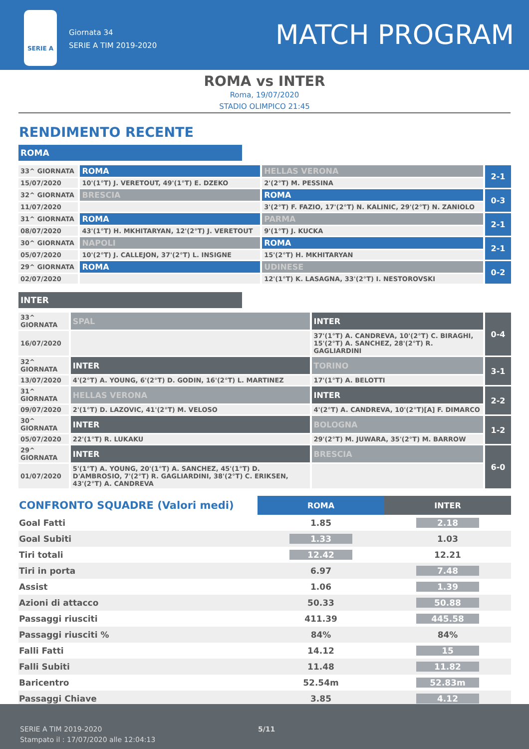SERIE A
Giornata 34
SERIE A TIM 2019-2020
MATCH PROGRAM
ROMA vs INTER
Roma, 19/07/2020
STADIO OLIMPICO 21:45
RENDIMENTO RECENTE
ROMA
| 33^ GIORNATA | ROMA | HELLAS VERONA | 2-1 |
| 15/07/2020 | 10'(1°T) J. VERETOUT, 49'(1°T) E. DZEKO | 2'(2°T) M. PESSINA | |
| 32^ GIORNATA | BRESCIA | ROMA | 0-3 |
| 11/07/2020 | | 3'(2°T) F. FAZIO, 17'(2°T) N. KALINIC, 29'(2°T) N. ZANIOLO | |
| 31^ GIORNATA | ROMA | PARMA | 2-1 |
| 08/07/2020 | 43'(1°T) H. MKHITARYAN, 12'(2°T) J. VERETOUT | 9'(1°T) J. KUCKA | |
| 30^ GIORNATA | NAPOLI | ROMA | 2-1 |
| 05/07/2020 | 10'(2°T) J. CALLEJON, 37'(2°T) L. INSIGNE | 15'(2°T) H. MKHITARYAN | |
| 29^ GIORNATA | ROMA | UDINESE | 0-2 |
| 02/07/2020 | | 12'(1°T) K. LASAGNA, 33'(2°T) I. NESTOROVSKI | |
INTER
| 33^ GIORNATA | SPAL | INTER | 0-4 |
| 16/07/2020 | | 37'(1°T) A. CANDREVA, 10'(2°T) C. BIRAGHI, 15'(2°T) A. SANCHEZ, 28'(2°T) R. GAGLIARDINI | |
| 32^ GIORNATA | INTER | TORINO | 3-1 |
| 13/07/2020 | 4'(2°T) A. YOUNG, 6'(2°T) D. GODIN, 16'(2°T) L. MARTINEZ | 17'(1°T) A. BELOTTI | |
| 31^ GIORNATA | HELLAS VERONA | INTER | 2-2 |
| 09/07/2020 | 2'(1°T) D. LAZOVIC, 41'(2°T) M. VELOSO | 4'(2°T) A. CANDREVA, 10'(2°T)[A] F. DIMARCO | |
| 30^ GIORNATA | INTER | BOLOGNA | 1-2 |
| 05/07/2020 | 22'(1°T) R. LUKAKU | 29'(2°T) M. JUWARA, 35'(2°T) M. BARROW | |
| 29^ GIORNATA | INTER | BRESCIA | 6-0 |
| 01/07/2020 | 5'(1°T) A. YOUNG, 20'(1°T) A. SANCHEZ, 45'(1°T) D. D'AMBROSIO, 7'(2°T) R. GAGLIARDINI, 38'(2°T) C. ERIKSEN, 43'(2°T) A. CANDREVA | | |
| CONFRONTO SQUADRE (Valori medi) | ROMA | INTER |
| --- | --- | --- |
| Goal Fatti | 1.85 | 2.18 |
| Goal Subiti | 1.33 | 1.03 |
| Tiri totali | 12.42 | 12.21 |
| Tiri in porta | 6.97 | 7.48 |
| Assist | 1.06 | 1.39 |
| Azioni di attacco | 50.33 | 50.88 |
| Passaggi riusciti | 411.39 | 445.58 |
| Passaggi riusciti % | 84% | 84% |
| Falli Fatti | 14.12 | 15 |
| Falli Subiti | 11.48 | 11.82 |
| Baricentro | 52.54m | 52.83m |
| Passaggi Chiave | 3.85 | 4.12 |
SERIE A TIM 2019-2020
Stampato il : 17/07/2020 alle 12:04:13
5/11